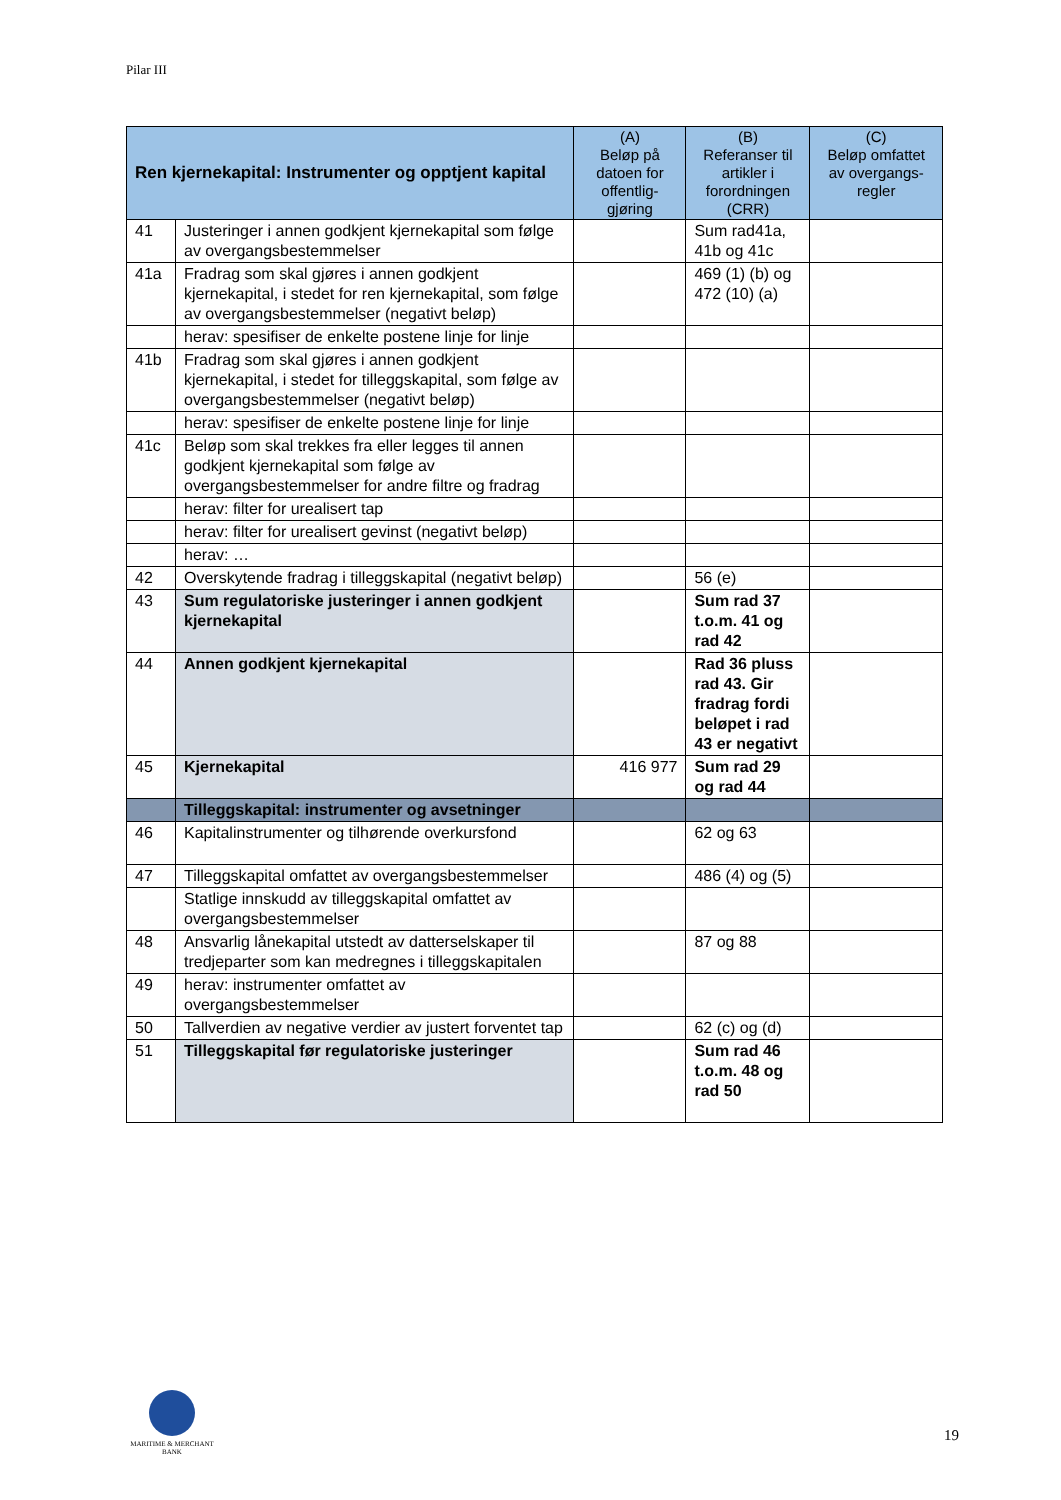Pilar III
| Ren kjernekapital: Instrumenter og opptjent kapital | | (A) Beløp på datoen for offentlig-gjøring | (B) Referanser til artikler i forordningen (CRR) | (C) Beløp omfattet av overgangs-regler |
| --- | --- | --- | --- | --- |
| 41 | Justeringer i annen godkjent kjernekapital som følge av overgangsbestemmelser | | Sum rad41a, 41b og 41c | |
| 41a | Fradrag som skal gjøres i annen godkjent kjernekapital, i stedet for ren kjernekapital, som følge av overgangsbestemmelser (negativt beløp) | | 469 (1) (b) og 472 (10) (a) | |
| | herav: spesifiser de enkelte postene linje for linje | | | |
| 41b | Fradrag som skal gjøres i annen godkjent kjernekapital, i stedet for tilleggskapital, som følge av overgangsbestemmelser (negativt beløp) | | | |
| | herav: spesifiser de enkelte postene linje for linje | | | |
| 41c | Beløp som skal trekkes fra eller legges til annen godkjent kjernekapital som følge av overgangsbestemmelser for andre filtre og fradrag | | | |
| | herav: filter for urealisert tap | | | |
| | herav: filter for urealisert gevinst (negativt beløp) | | | |
| | herav: … | | | |
| 42 | Overskytende fradrag i tilleggskapital (negativt beløp) | | 56 (e) | |
| 43 | Sum regulatoriske justeringer i annen godkjent kjernekapital | | Sum rad 37 t.o.m. 41 og rad 42 | |
| 44 | Annen godkjent kjernekapital | | Rad 36 pluss rad 43. Gir fradrag fordi beløpet i rad 43 er negativt | |
| 45 | Kjernekapital | 416 977 | Sum rad 29 og rad 44 | |
| | Tilleggskapital: instrumenter og avsetninger | | | |
| 46 | Kapitalinstrumenter og tilhørende overkursfond | | 62 og 63 | |
| 47 | Tilleggskapital omfattet av overgangsbestemmelser | | 486 (4) og (5) | |
| | Statlige innskudd av tilleggskapital omfattet av overgangsbestemmelser | | | |
| 48 | Ansvarlig lånekapital utstedt av datterselskaper til tredjeparter som kan medregnes i tilleggskapitalen | | 87 og 88 | |
| 49 | herav: instrumenter omfattet av overgangsbestemmelser | | | |
| 50 | Tallverdien av negative verdier av justert forventet tap | | 62 (c) og (d) | |
| 51 | Tilleggskapital før regulatoriske justeringer | | Sum rad 46 t.o.m. 48 og rad 50 | |
MARITIME & MERCHANT
BANK
19